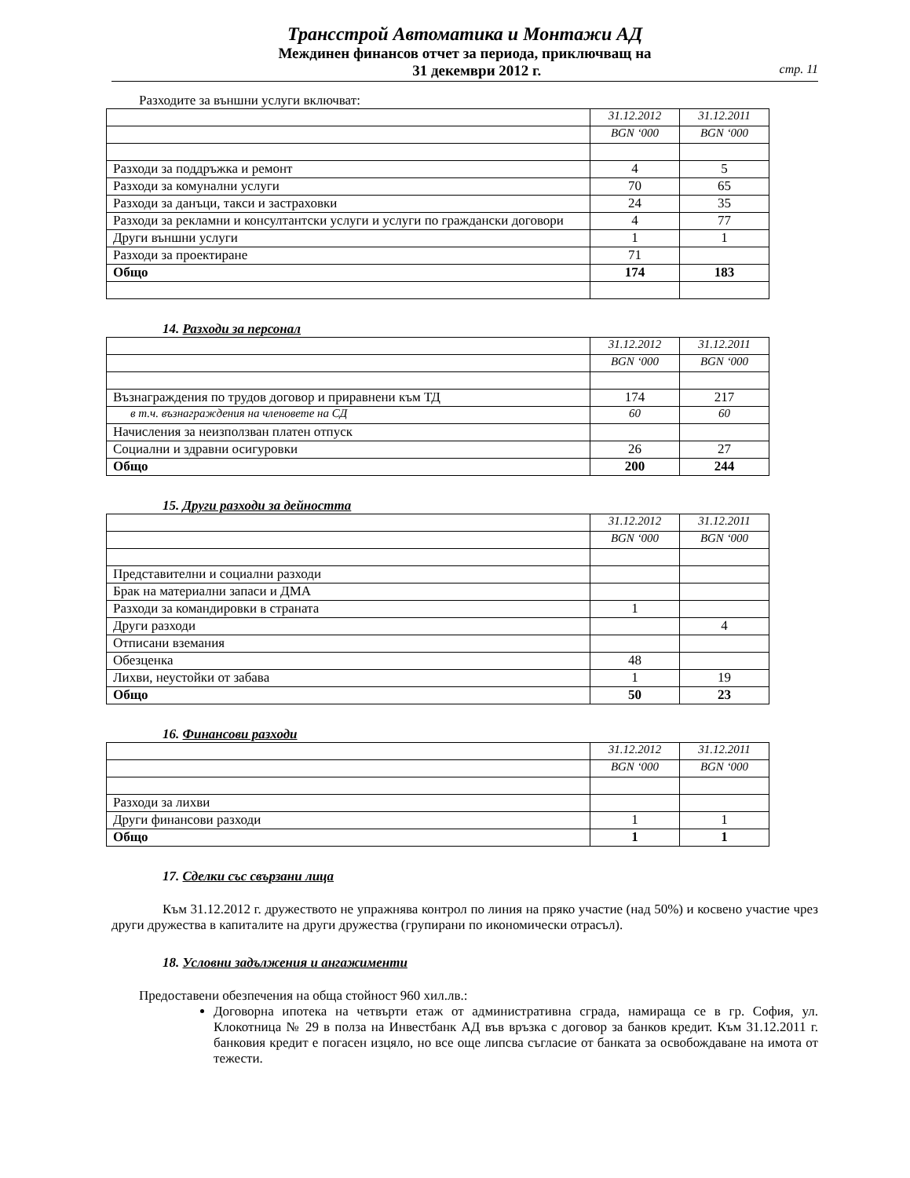Трансстрой Автоматика и Монтажи АД
Междинен финансов отчет за периода, приключващ на
31 декември 2012 г. стр. 11
Разходите за външни услуги включват:
| | 31.12.2012 | 31.12.2011 |
| | BGN ‘000 | BGN ‘000 |
| Разходи за поддръжка и ремонт | 4 | 5 |
| Разходи за комунални услуги | 70 | 65 |
| Разходи за данъци, такси и застраховки | 24 | 35 |
| Разходи за рекламни и консултантски услуги и услуги по граждански договори | 4 | 77 |
| Други външни услуги | 1 | 1 |
| Разходи за проектиране | 71 | |
| Общо | 174 | 183 |
14. Разходи за персонал
| | 31.12.2012 | 31.12.2011 |
| | BGN ‘000 | BGN ‘000 |
| Възнаграждения по трудов договор и приравнени към ТД | 174 | 217 |
| в т.ч. възнаграждения на членовете на СД | 60 | 60 |
| Начисления за неизползван платен отпуск | | |
| Социални и здравни осигуровки | 26 | 27 |
| Общо | 200 | 244 |
15. Други разходи за дейността
| | 31.12.2012 | 31.12.2011 |
| | BGN ‘000 | BGN ‘000 |
| Представителни и социални разходи | | |
| Брак на материални запаси и ДМА | | |
| Разходи за командировки в страната | 1 | |
| Други разходи | | 4 |
| Отписани вземания | | |
| Обезценка | 48 | |
| Лихви, неустойки от забава | 1 | 19 |
| Общо | 50 | 23 |
16. Финансови разходи
| | 31.12.2012 | 31.12.2011 |
| | BGN ‘000 | BGN ‘000 |
| Разходи за лихви | | |
| Други финансови разходи | 1 | 1 |
| Общо | 1 | 1 |
17. Сделки със свързани лица
Към 31.12.2012 г. дружеството не упражнява контрол по линия на пряко участие (над 50%) и косвено участие чрез други дружества в капиталите на други дружества (групирани по икономически отрасъл).
18. Условни задължения и ангажименти
Предоставени обезпечения на обща стойност 960 хил.лв.:
Договорна ипотека на четвърти етаж от административна сграда, намираща се в гр. София, ул. Клокотница № 29 в полза на Инвестбанк АД във връзка с договор за банков кредит. Към 31.12.2011 г. банковия кредит е погасен изцяло, но все още липсва съгласие от банката за освобождаване на имота от тежести.